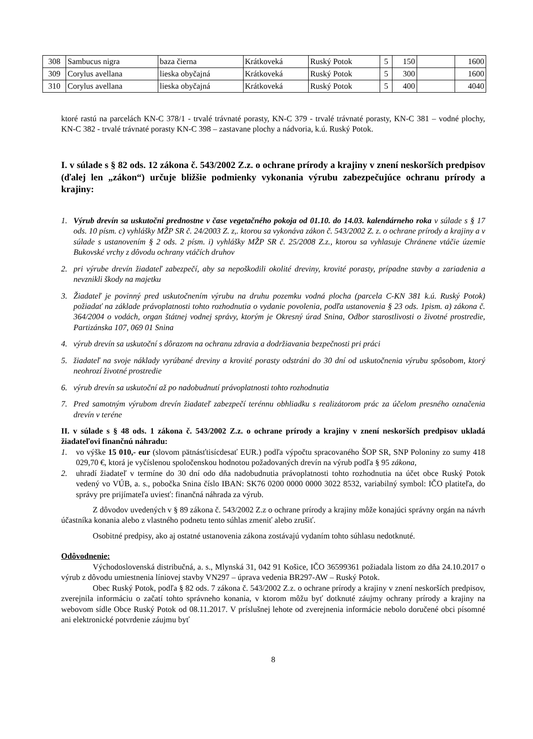| 308 | Sambucus nigra | baza čierna | Krátkoveká | Ruský Potok | 5 | 150 | | 1600 |
| 309 | Corylus avellana | lieska obyčajná | Krátkoveká | Ruský Potok | 5 | 300 | | 1600 |
| 310 | Corylus avellana | lieska obyčajná | Krátkoveká | Ruský Potok | 5 | 400 | | 4040 |
ktoré rastú na parcelách KN-C 378/1 - trvalé trávnaté porasty, KN-C 379 - trvalé trávnaté porasty, KN-C 381 – vodné plochy, KN-C 382 - trvalé trávnaté porasty KN-C 398 – zastavane plochy a nádvoria, k.ú. Ruský Potok.
I. v súlade s § 82 ods. 12 zákona č. 543/2002 Z.z. o ochrane prírody a krajiny v znení neskorších predpisov (ďalej len „zákon“) určuje bližšie podmienky vykonania výrubu zabezpečujúce ochranu prírody a krajiny:
1. Výrub drevín sa uskutočni prednostne v čase vegetačného pokoja od 01.10. do 14.03. kalendárneho roka v súlade s § 17 ods. 10 písm. c) vyhlášky MŽP SR č. 24/2003 Z. z,. ktorou sa vykonáva zákon č. 543/2002 Z. z. o ochrane prírody a krajiny a v súlade s ustanovením § 2 ods. 2 písm. i) vyhlášky MŽP SR č. 25/2008 Z.z., ktorou sa vyhlasuje Chránene vtáčie územie Bukovské vrchy z dôvodu ochrany vtáčích druhov
2. pri výrube drevín žiadateľ zabezpečí, aby sa nepoškodili okolité dreviny, krovité porasty, prípadne stavby a zariadenia a nevznikli škody na majetku
3. Žiadateľ je povinný pred uskutočnením výrubu na druhu pozemku vodná plocha (parcela C-KN 381 k.ú. Ruský Potok) požiadať na základe právoplatnosti tohto rozhodnutia o vydanie povolenia, podľa ustanovenia § 23 ods. 1pism. a) zákona č. 364/2004 o vodách, organ štátnej vodnej správy, ktorým je Okresný úrad Snina, Odbor starostlivosti o životné prostredie, Partizánska 107, 069 01 Snina
4. výrub drevín sa uskutoční s dôrazom na ochranu zdravia a dodržiavania bezpečnosti pri práci
5. žiadateľ na svoje náklady vyrúbané dreviny a krovité porasty odstráni do 30 dní od uskutočnenia výrubu spôsobom, ktorý neohrozí životné prostredie
6. výrub drevín sa uskutoční až po nadobudnutí právoplatnosti tohto rozhodnutia
7. Pred samotným výrubom drevín žiadateľ zabezpečí terénnu obhliadku s realizátorom prác za účelom presného označenia drevín v teréne
II. v súlade s § 48 ods. 1 zákona č. 543/2002 Z.z. o ochrane prírody a krajiny v znení neskorších predpisov ukladá žiadateľovi finančnú náhradu:
1. vo výške 15 010,- eur (slovom pätnásťtisícdesať EUR.) podľa výpočtu spracovaného ŠOP SR, SNP Poloniny zo sumy 418 029,70 €, ktorá je vyčíslenou spoločenskou hodnotou požadovaných drevín na výrub podľa § 95 zákona,
2. uhradí žiadateľ v termíne do 30 dní odo dňa nadobudnutia právoplatnosti tohto rozhodnutia na účet obce Ruský Potok vedený vo VÚB, a. s., pobočka Snina číslo IBAN: SK76 0200 0000 0000 3022 8532, variabilný symbol: IČO platiteľa, do správy pre prijímateľa uviesť: finančná náhrada za výrub.
Z dôvodov uvedených v § 89 zákona č. 543/2002 Z.z o ochrane prírody a krajiny môže konajúci správny orgán na návrh účastníka konania alebo z vlastného podnetu tento súhlas zmeniť alebo zrušiť.
Osobitné predpisy, ako aj ostatné ustanovenia zákona zostávajú vydaním tohto súhlasu nedotknuté.
Odôvodnenie:
Východoslovenská distribučná, a. s., Mlynská 31, 042 91 Košice, IČO 36599361 požiadala listom zo dňa 24.10.2017 o výrub z dôvodu umiestnenia líniovej stavby VN297 – úprava vedenia BR297-AW – Ruský Potok.
Obec Ruský Potok, podľa § 82 ods. 7 zákona č. 543/2002 Z.z. o ochrane prírody a krajiny v znení neskorších predpisov, zverejnila informáciu o začatí tohto správneho konania, v ktorom môžu byť dotknuté záujmy ochrany prírody a krajiny na webovom sídle Obce Ruský Potok od 08.11.2017. V príslušnej lehote od zverejnenia informácie nebolo doručené obci písomné ani elektronické potvrdenie záujmu byť
8